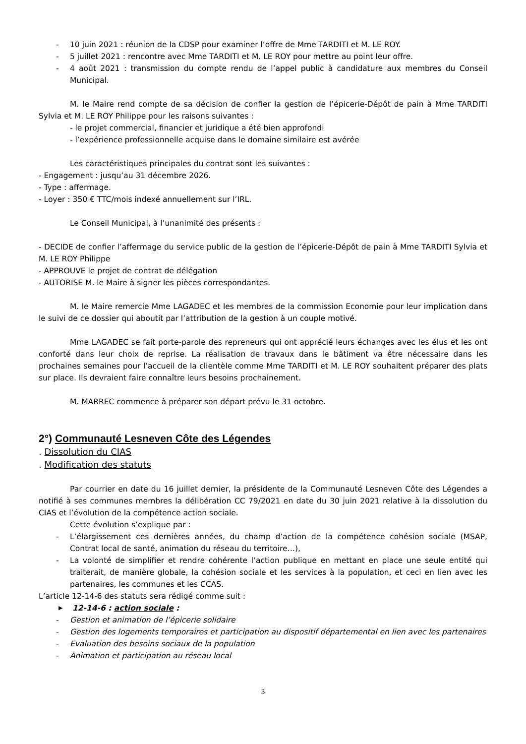- 10 juin 2021 : réunion de la CDSP pour examiner l’offre de Mme TARDITI et M. LE ROY.
- 5 juillet 2021 : rencontre avec Mme TARDITI et M. LE ROY pour mettre au point leur offre.
- 4 août 2021 : transmission du compte rendu de l’appel public à candidature aux membres du Conseil Municipal.
M. le Maire rend compte de sa décision de confier la gestion de l’épicerie-Dépôt de pain à Mme TARDITI Sylvia et M. LE ROY Philippe pour les raisons suivantes :
- le projet commercial, financier et juridique a été bien approfondi
- l’expérience professionnelle acquise dans le domaine similaire est avérée
Les caractéristiques principales du contrat sont les suivantes :
- Engagement : jusqu’au 31 décembre 2026.
- Type : affermage.
- Loyer : 350 € TTC/mois indexé annuellement sur l’IRL.
Le Conseil Municipal, à l’unanimité des présents :
- DECIDE de confier l’affermage du service public de la gestion de l’épicerie-Dépôt de pain à Mme TARDITI Sylvia et M. LE ROY Philippe
- APPROUVE le projet de contrat de délégation
- AUTORISE M. le Maire à signer les pièces correspondantes.
M. le Maire remercie Mme LAGADEC et les membres de la commission Economie pour leur implication dans le suivi de ce dossier qui aboutit par l’attribution de la gestion à un couple motivé.
Mme LAGADEC se fait porte-parole des repreneurs qui ont apprécié leurs échanges avec les élus et les ont conforté dans leur choix de reprise. La réalisation de travaux dans le bâtiment va être nécessaire dans les prochaines semaines pour l’accueil de la clientèle comme Mme TARDITI et M. LE ROY souhaitent préparer des plats sur place. Ils devraient faire connaître leurs besoins prochainement.
M. MARREC commence à préparer son départ prévu le 31 octobre.
2°) Communauté Lesneven Côte des Légendes
. Dissolution du CIAS
. Modification des statuts
Par courrier en date du 16 juillet dernier, la présidente de la Communauté Lesneven Côte des Légendes a notifié à ses communes membres la délibération CC 79/2021 en date du 30 juin 2021 relative à la dissolution du CIAS et l’évolution de la compétence action sociale.
Cette évolution s’explique par :
- L’élargissement ces dernières années, du champ d’action de la compétence cohésion sociale (MSAP, Contrat local de santé, animation du réseau du territoire…),
- La volonté de simplifier et rendre cohérente l’action publique en mettant en place une seule entité qui traiterait, de manière globale, la cohésion sociale et les services à la population, et ceci en lien avec les partenaires, les communes et les CCAS.
L’article 12-14-6 des statuts sera rédigé comme suit :
▶ 12-14-6 : action sociale :
- Gestion et animation de l’épicerie solidaire
- Gestion des logements temporaires et participation au dispositif départemental en lien avec les partenaires
- Evaluation des besoins sociaux de la population
- Animation et participation au réseau local
3